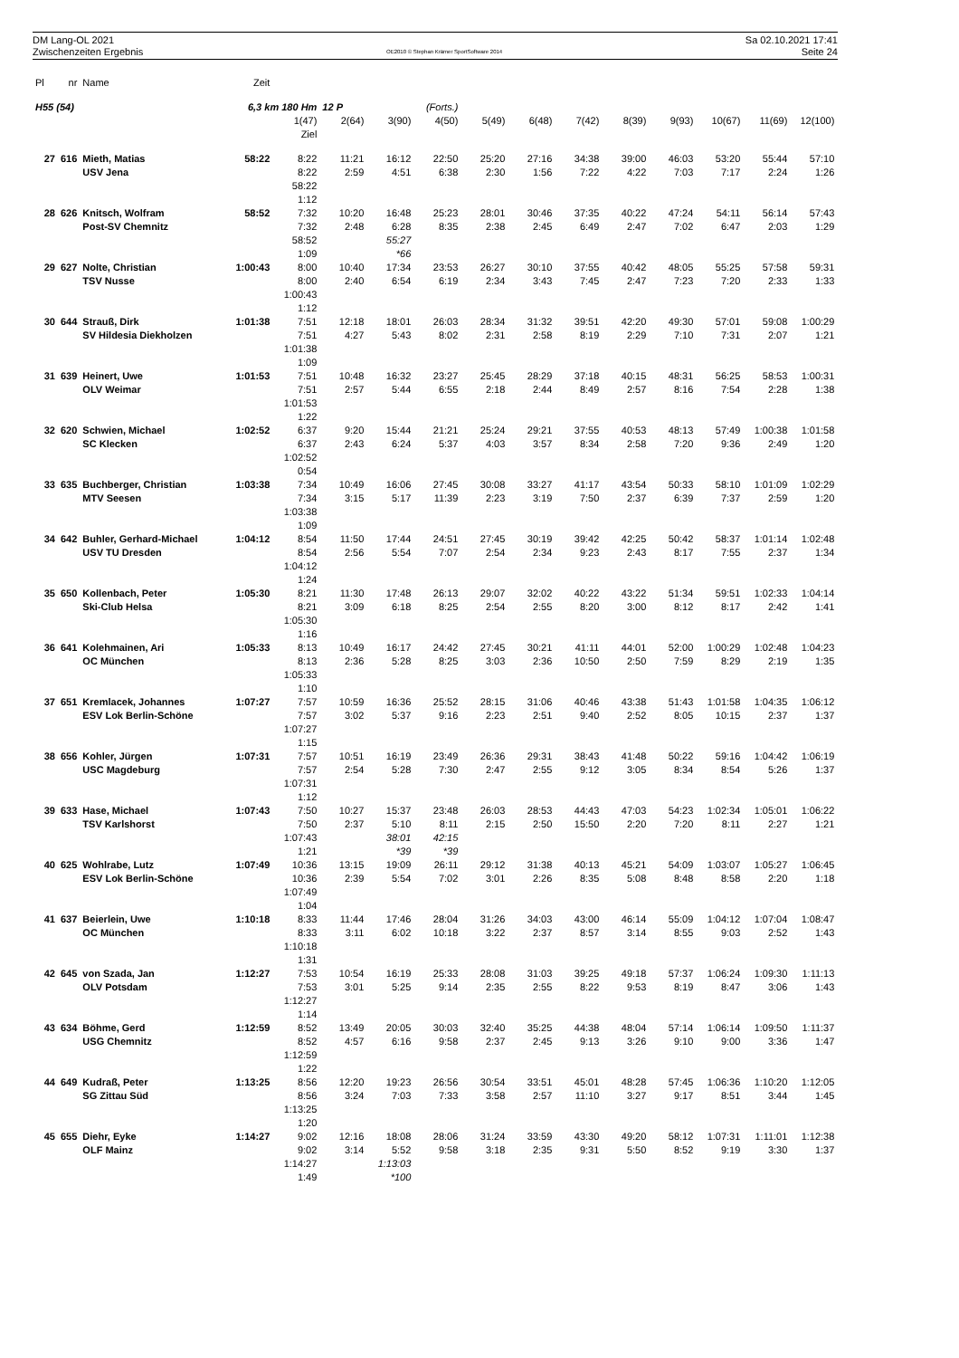DM Lang-OL 2021
Zwischenzeiten Ergebnis
OE2010 © Stephan Krämer SportSoftware 2014
Sa 02.10.2021 17:41
Seite 24
| Pl | nr | Name | Zeit | | | | | | | | | | | | |
| --- | --- | --- | --- | --- | --- | --- | --- | --- | --- | --- | --- | --- | --- | --- | --- |
| H55 (54) | | | 6,3 km 180 Hm | | 12 P | | (Forts.) | | | | | | | | |
| | | | | 1(47) | 2(64) | 3(90) | 4(50) | 5(49) | 6(48) | 7(42) | 8(39) | 9(93) | 10(67) | 11(69) | 12(100) |
| | | | | Ziel | | | | | | | | | | | |
| 27 | 616 | Mieth, Matias | 58:22 | 8:22 | 11:21 | 16:12 | 22:50 | 25:20 | 27:16 | 34:38 | 39:00 | 46:03 | 53:20 | 55:44 | 57:10 |
| | | USV Jena | | 8:22 | 2:59 | 4:51 | 6:38 | 2:30 | 1:56 | 7:22 | 4:22 | 7:03 | 7:17 | 2:24 | 1:26 |
| | | | | 58:22 | | | | | | | | | | | |
| | | | | 1:12 | | | | | | | | | | | |
| 28 | 626 | Knitsch, Wolfram | 58:52 | 7:32 | 10:20 | 16:48 | 25:23 | 28:01 | 30:46 | 37:35 | 40:22 | 47:24 | 54:11 | 56:14 | 57:43 |
| | | Post-SV Chemnitz | | 7:32 | 2:48 | 6:28 | 8:35 | 2:38 | 2:45 | 6:49 | 2:47 | 7:02 | 6:47 | 2:03 | 1:29 |
| | | | | 58:52 | | 55:27 | | | | | | | | | |
| | | | | 1:09 | | *66 | | | | | | | | | |
| 29 | 627 | Nolte, Christian | 1:00:43 | 8:00 | 10:40 | 17:34 | 23:53 | 26:27 | 30:10 | 37:55 | 40:42 | 48:05 | 55:25 | 57:58 | 59:31 |
| | | TSV Nusse | | 8:00 | 2:40 | 6:54 | 6:19 | 2:34 | 3:43 | 7:45 | 2:47 | 7:23 | 7:20 | 2:33 | 1:33 |
| | | | | 1:00:43 | | | | | | | | | | | |
| | | | | 1:12 | | | | | | | | | | | |
| 30 | 644 | Strauß, Dirk | 1:01:38 | 7:51 | 12:18 | 18:01 | 26:03 | 28:34 | 31:32 | 39:51 | 42:20 | 49:30 | 57:01 | 59:08 | 1:00:29 |
| | | SV Hildesia Diekholzen | | 7:51 | 4:27 | 5:43 | 8:02 | 2:31 | 2:58 | 8:19 | 2:29 | 7:10 | 7:31 | 2:07 | 1:21 |
| | | | | 1:01:38 | | | | | | | | | | | |
| | | | | 1:09 | | | | | | | | | | | |
| 31 | 639 | Heinert, Uwe | 1:01:53 | 7:51 | 10:48 | 16:32 | 23:27 | 25:45 | 28:29 | 37:18 | 40:15 | 48:31 | 56:25 | 58:53 | 1:00:31 |
| | | OLV Weimar | | 7:51 | 2:57 | 5:44 | 6:55 | 2:18 | 2:44 | 8:49 | 2:57 | 8:16 | 7:54 | 2:28 | 1:38 |
| | | | | 1:01:53 | | | | | | | | | | | |
| | | | | 1:22 | | | | | | | | | | | |
| 32 | 620 | Schwien, Michael | 1:02:52 | 6:37 | 9:20 | 15:44 | 21:21 | 25:24 | 29:21 | 37:55 | 40:53 | 48:13 | 57:49 | 1:00:38 | 1:01:58 |
| | | SC Klecken | | 6:37 | 2:43 | 6:24 | 5:37 | 4:03 | 3:57 | 8:34 | 2:58 | 7:20 | 9:36 | 2:49 | 1:20 |
| | | | | 1:02:52 | | | | | | | | | | | |
| | | | | 0:54 | | | | | | | | | | | |
| 33 | 635 | Buchberger, Christian | 1:03:38 | 7:34 | 10:49 | 16:06 | 27:45 | 30:08 | 33:27 | 41:17 | 43:54 | 50:33 | 58:10 | 1:01:09 | 1:02:29 |
| | | MTV Seesen | | 7:34 | 3:15 | 5:17 | 11:39 | 2:23 | 3:19 | 7:50 | 2:37 | 6:39 | 7:37 | 2:59 | 1:20 |
| | | | | 1:03:38 | | | | | | | | | | | |
| | | | | 1:09 | | | | | | | | | | | |
| 34 | 642 | Buhler, Gerhard-Michael | 1:04:12 | 8:54 | 11:50 | 17:44 | 24:51 | 27:45 | 30:19 | 39:42 | 42:25 | 50:42 | 58:37 | 1:01:14 | 1:02:48 |
| | | USV TU Dresden | | 8:54 | 2:56 | 5:54 | 7:07 | 2:54 | 2:34 | 9:23 | 2:43 | 8:17 | 7:55 | 2:37 | 1:34 |
| | | | | 1:04:12 | | | | | | | | | | | |
| | | | | 1:24 | | | | | | | | | | | |
| 35 | 650 | Kollenbach, Peter | 1:05:30 | 8:21 | 11:30 | 17:48 | 26:13 | 29:07 | 32:02 | 40:22 | 43:22 | 51:34 | 59:51 | 1:02:33 | 1:04:14 |
| | | Ski-Club Helsa | | 8:21 | 3:09 | 6:18 | 8:25 | 2:54 | 2:55 | 8:20 | 3:00 | 8:12 | 8:17 | 2:42 | 1:41 |
| | | | | 1:05:30 | | | | | | | | | | | |
| | | | | 1:16 | | | | | | | | | | | |
| 36 | 641 | Kolehmainen, Ari | 1:05:33 | 8:13 | 10:49 | 16:17 | 24:42 | 27:45 | 30:21 | 41:11 | 44:01 | 52:00 | 1:00:29 | 1:02:48 | 1:04:23 |
| | | OC München | | 8:13 | 2:36 | 5:28 | 8:25 | 3:03 | 2:36 | 10:50 | 2:50 | 7:59 | 8:29 | 2:19 | 1:35 |
| | | | | 1:05:33 | | | | | | | | | | | |
| | | | | 1:10 | | | | | | | | | | | |
| 37 | 651 | Kremlacek, Johannes | 1:07:27 | 7:57 | 10:59 | 16:36 | 25:52 | 28:15 | 31:06 | 40:46 | 43:38 | 51:43 | 1:01:58 | 1:04:35 | 1:06:12 |
| | | ESV Lok Berlin-Schöne | | 7:57 | 3:02 | 5:37 | 9:16 | 2:23 | 2:51 | 9:40 | 2:52 | 8:05 | 10:15 | 2:37 | 1:37 |
| | | | | 1:07:27 | | | | | | | | | | | |
| | | | | 1:15 | | | | | | | | | | | |
| 38 | 656 | Kohler, Jürgen | 1:07:31 | 7:57 | 10:51 | 16:19 | 23:49 | 26:36 | 29:31 | 38:43 | 41:48 | 50:22 | 59:16 | 1:04:42 | 1:06:19 |
| | | USC Magdeburg | | 7:57 | 2:54 | 5:28 | 7:30 | 2:47 | 2:55 | 9:12 | 3:05 | 8:34 | 8:54 | 5:26 | 1:37 |
| | | | | 1:07:31 | | | | | | | | | | | |
| | | | | 1:12 | | | | | | | | | | | |
| 39 | 633 | Hase, Michael | 1:07:43 | 7:50 | 10:27 | 15:37 | 23:48 | 26:03 | 28:53 | 44:43 | 47:03 | 54:23 | 1:02:34 | 1:05:01 | 1:06:22 |
| | | TSV Karlshorst | | 7:50 | 2:37 | 5:10 | 8:11 | 2:15 | 2:50 | 15:50 | 2:20 | 7:20 | 8:11 | 2:27 | 1:21 |
| | | | | 1:07:43 | | 38:01 | 42:15 | | | | | | | | |
| | | | | 1:21 | | *39 | *39 | | | | | | | | |
| 40 | 625 | Wohlrabe, Lutz | 1:07:49 | 10:36 | 13:15 | 19:09 | 26:11 | 29:12 | 31:38 | 40:13 | 45:21 | 54:09 | 1:03:07 | 1:05:27 | 1:06:45 |
| | | ESV Lok Berlin-Schöne | | 10:36 | 2:39 | 5:54 | 7:02 | 3:01 | 2:26 | 8:35 | 5:08 | 8:48 | 8:58 | 2:20 | 1:18 |
| | | | | 1:07:49 | | | | | | | | | | | |
| | | | | 1:04 | | | | | | | | | | | |
| 41 | 637 | Beierlein, Uwe | 1:10:18 | 8:33 | 11:44 | 17:46 | 28:04 | 31:26 | 34:03 | 43:00 | 46:14 | 55:09 | 1:04:12 | 1:07:04 | 1:08:47 |
| | | OC München | | 8:33 | 3:11 | 6:02 | 10:18 | 3:22 | 2:37 | 8:57 | 3:14 | 8:55 | 9:03 | 2:52 | 1:43 |
| | | | | 1:10:18 | | | | | | | | | | | |
| | | | | 1:31 | | | | | | | | | | | |
| 42 | 645 | von Szada, Jan | 1:12:27 | 7:53 | 10:54 | 16:19 | 25:33 | 28:08 | 31:03 | 39:25 | 49:18 | 57:37 | 1:06:24 | 1:09:30 | 1:11:13 |
| | | OLV Potsdam | | 7:53 | 3:01 | 5:25 | 9:14 | 2:35 | 2:55 | 8:22 | 9:53 | 8:19 | 8:47 | 3:06 | 1:43 |
| | | | | 1:12:27 | | | | | | | | | | | |
| | | | | 1:14 | | | | | | | | | | | |
| 43 | 634 | Böhme, Gerd | 1:12:59 | 8:52 | 13:49 | 20:05 | 30:03 | 32:40 | 35:25 | 44:38 | 48:04 | 57:14 | 1:06:14 | 1:09:50 | 1:11:37 |
| | | USG Chemnitz | | 8:52 | 4:57 | 6:16 | 9:58 | 2:37 | 2:45 | 9:13 | 3:26 | 9:10 | 9:00 | 3:36 | 1:47 |
| | | | | 1:12:59 | | | | | | | | | | | |
| | | | | 1:22 | | | | | | | | | | | |
| 44 | 649 | Kudraß, Peter | 1:13:25 | 8:56 | 12:20 | 19:23 | 26:56 | 30:54 | 33:51 | 45:01 | 48:28 | 57:45 | 1:06:36 | 1:10:20 | 1:12:05 |
| | | SG Zittau Süd | | 8:56 | 3:24 | 7:03 | 7:33 | 3:58 | 2:57 | 11:10 | 3:27 | 9:17 | 8:51 | 3:44 | 1:45 |
| | | | | 1:13:25 | | | | | | | | | | | |
| | | | | 1:20 | | | | | | | | | | | |
| 45 | 655 | Diehr, Eyke | 1:14:27 | 9:02 | 12:16 | 18:08 | 28:06 | 31:24 | 33:59 | 43:30 | 49:20 | 58:12 | 1:07:31 | 1:11:01 | 1:12:38 |
| | | OLF Mainz | | 9:02 | 3:14 | 5:52 | 9:58 | 3:18 | 2:35 | 9:31 | 5:50 | 8:52 | 9:19 | 3:30 | 1:37 |
| | | | | 1:14:27 | | 1:13:03 | | | | | | | | | |
| | | | | 1:49 | | *100 | | | | | | | | | |